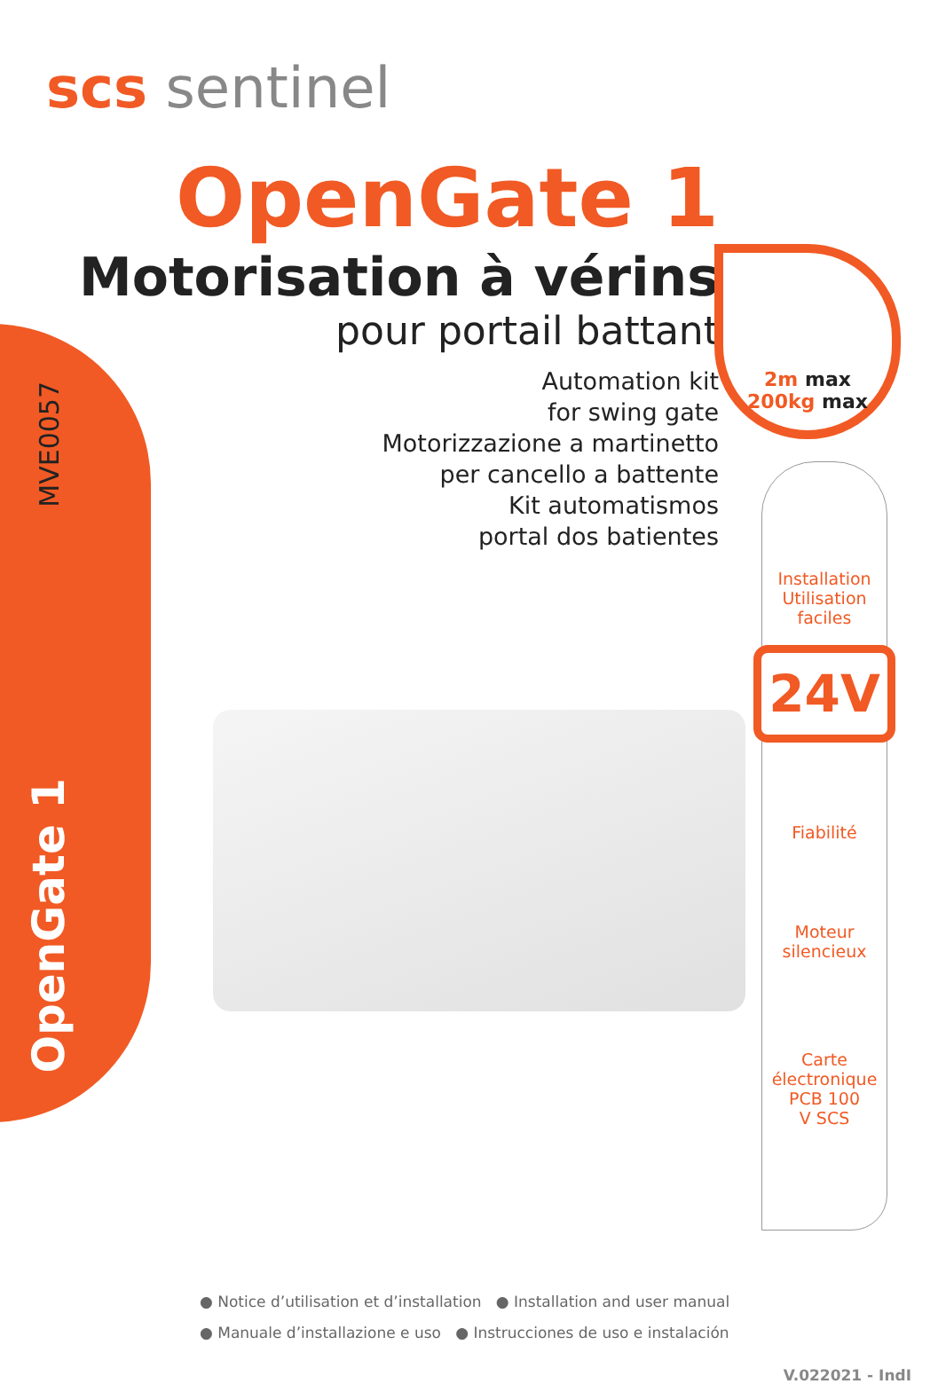MVE0057
OpenGate 1
scs sentinel
OpenGate 1
Motorisation à vérins
pour portail battant
Automation kit
for swing gate
Motorizzazione a martinetto
per cancello a battente
Kit automatismos
portal dos batientes
2m max
200kg max
Installation
Utilisation
faciles
24V
Fiabilité
Moteur
silencieux
Carte
électronique
PCB 100
V SCS
● Notice d’utilisation et d’installation ● Installation and user manual
● Manuale d’installazione e uso ● Instrucciones de uso e instalación
V.022021 - IndI